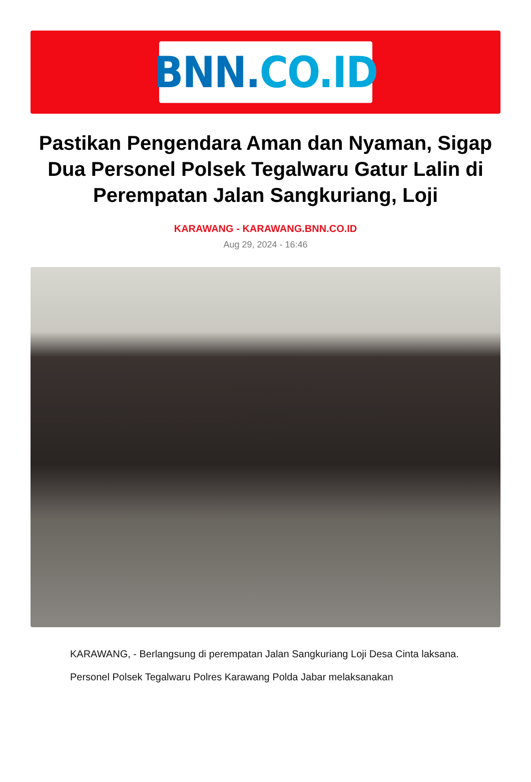BNN. CO.ID
Pastikan Pengendara Aman dan Nyaman, Sigap Dua Personel Polsek Tegalwaru Gatur Lalin di Perempatan Jalan Sangkuriang, Loji
KARAWANG - KARAWANG.BNN.CO.ID
Aug 29, 2024 - 16:46
KARAWANG, - Berlangsung di perempatan Jalan Sangkuriang Loji Desa Cinta laksana.
Personel Polsek Tegalwaru Polres Karawang Polda Jabar melaksanakan